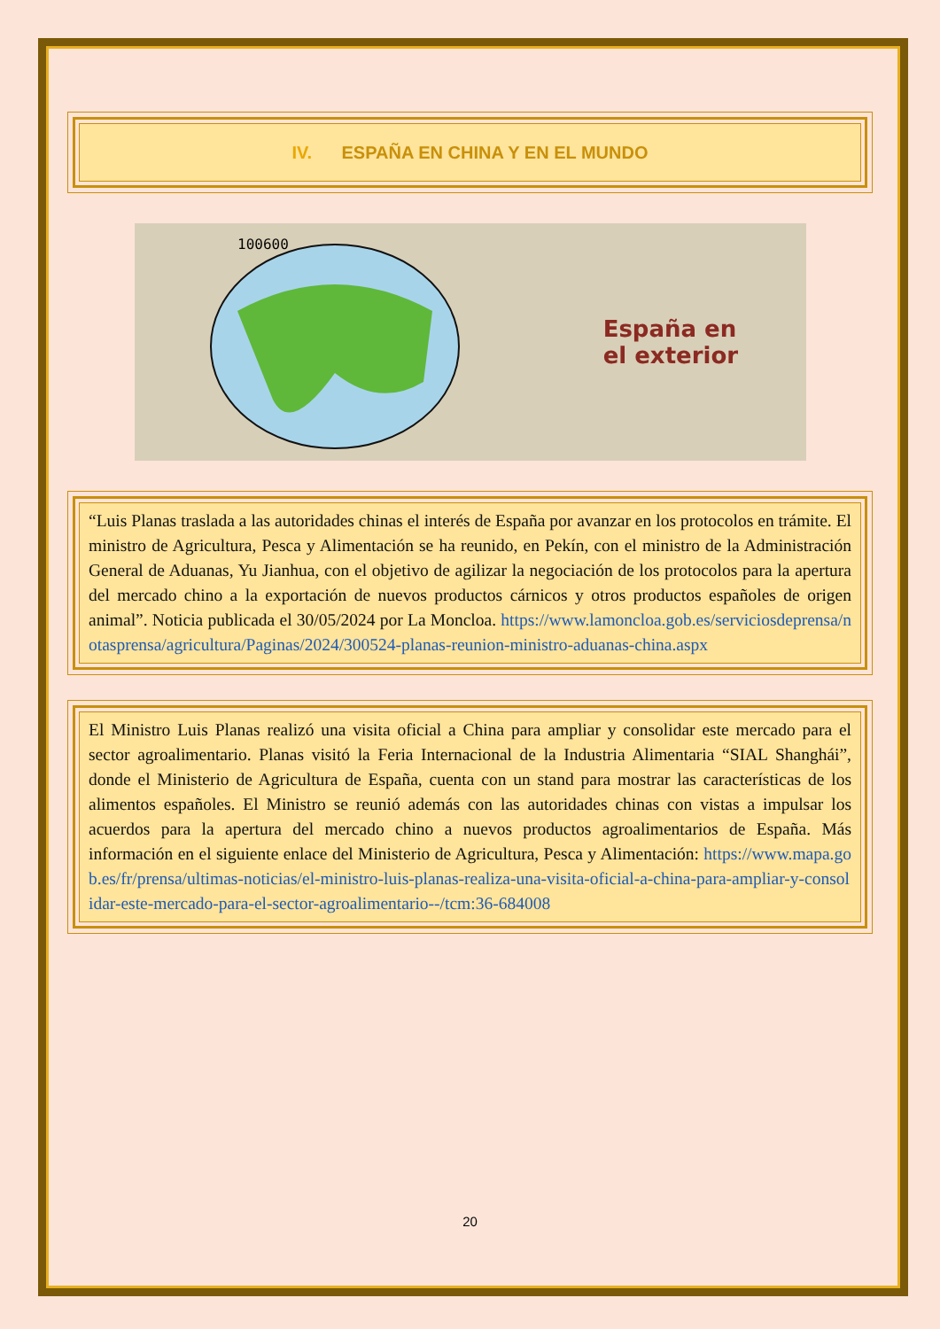IV. ESPAÑA EN CHINA Y EN EL MUNDO
100600
España en
el exterior
“Luis Planas traslada a las autoridades chinas el interés de España por avanzar en los protocolos en trámite. El ministro de Agricultura, Pesca y Alimentación se ha reunido, en Pekín, con el ministro de la Administración General de Aduanas, Yu Jianhua, con el objetivo de agilizar la negociación de los protocolos para la apertura del mercado chino a la exportación de nuevos productos cárnicos y otros productos españoles de origen animal”. Noticia publicada el 30/05/2024 por La Moncloa. https://www.lamoncloa.gob.es/serviciosdeprensa/notasprensa/agricultura/Paginas/2024/300524-planas-reunion-ministro-aduanas-china.aspx
El Ministro Luis Planas realizó una visita oficial a China para ampliar y consolidar este mercado para el sector agroalimentario. Planas visitó la Feria Internacional de la Industria Alimentaria “SIAL Shanghái”, donde el Ministerio de Agricultura de España, cuenta con un stand para mostrar las características de los alimentos españoles. El Ministro se reunió además con las autoridades chinas con vistas a impulsar los acuerdos para la apertura del mercado chino a nuevos productos agroalimentarios de España. Más información en el siguiente enlace del Ministerio de Agricultura, Pesca y Alimentación: https://www.mapa.gob.es/fr/prensa/ultimas-noticias/el-ministro-luis-planas-realiza-una-visita-oficial-a-china-para-ampliar-y-consolidar-este-mercado-para-el-sector-agroalimentario--/tcm:36-684008
20